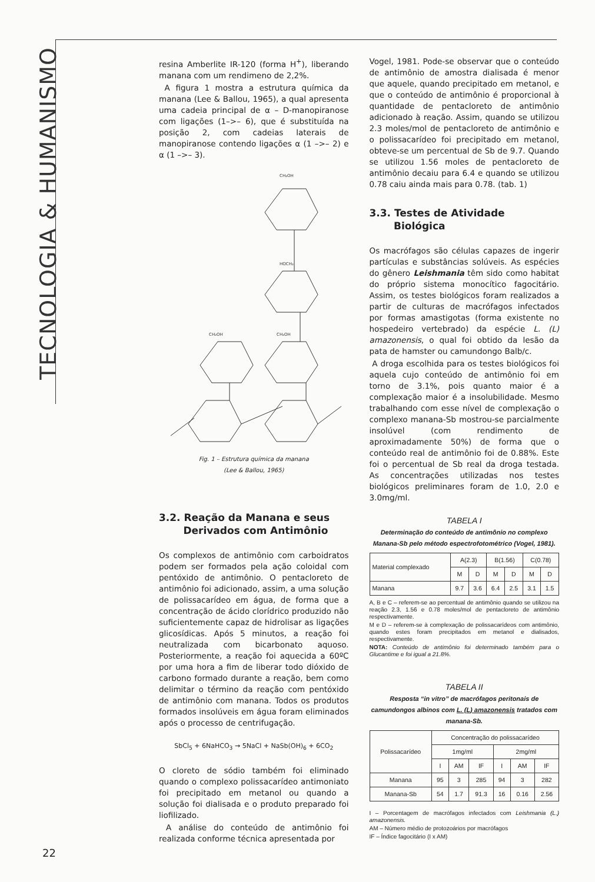TECNOLOGIA & HUMANISMO
resina Amberlite IR-120 (forma H<sup>+</sup>), liberando manana com um rendimeno de 2,2%.
A figura 1 mostra a estrutura química da manana (Lee & Ballou, 1965), a qual apresenta uma cadeia principal de α – D-manopiranose com ligações (1–>– 6), que é substituída na posição 2, com cadeias laterais de manopiranose contendo ligações α (1 –>– 2) e α (1 –>– 3).
CH₂OH
HOCH₂
CH₂OH
CH₂OH
Fig. 1 – Estrutura química da manana
(Lee & Ballou, 1965)
3.2. Reação da Manana e seus
Derivados com Antimônio
Os complexos de antimônio com carboidratos podem ser formados pela ação coloidal com pentóxido de antimônio. O pentacloreto de antimônio foi adicionado, assim, a uma solução de polissacarídeo em água, de forma que a concentração de ácido clorídrico produzido não suficientemente capaz de hidrolisar as ligações glicosídicas. Após 5 minutos, a reação foi neutralizada com bicarbonato aquoso. Posteriormente, a reação foi aquecida a 60ºC por uma hora a fim de liberar todo dióxido de carbono formado durante a reação, bem como delimitar o término da reação com pentóxido de antimônio com manana. Todos os produtos formados insolúveis em água foram eliminados após o processo de centrifugação.
SbCl<sub>5</sub> + 6NaHCO<sub>3</sub> → 5NaCl + NaSb(OH)<sub>6</sub> + 6CO<sub>2</sub>
O cloreto de sódio também foi eliminado quando o complexo polissacarídeo antimoniato foi precipitado em metanol ou quando a solução foi dialisada e o produto preparado foi liofilizado.
A análise do conteúdo de antimônio foi realizada conforme técnica apresentada por
Vogel, 1981. Pode-se observar que o conteúdo de antimônio de amostra dialisada é menor que aquele, quando precipitado em metanol, e que o conteúdo de antimônio é proporcional à quantidade de pentacloreto de antimônio adicionado à reação. Assim, quando se utilizou 2.3 moles/mol de pentacloreto de antimônio e o polissacarídeo foi precipitado em metanol, obteve-se um percentual de Sb de 9.7. Quando se utilizou 1.56 moles de pentacloreto de antimônio decaiu para 6.4 e quando se utilizou 0.78 caiu ainda mais para 0.78. (tab. 1)
3.3. Testes de Atividade
Biológica
Os macrófagos são células capazes de ingerir partículas e substâncias solúveis. As espécies do gênero Leishmania têm sido como habitat do próprio sistema monocítico fagocitário. Assim, os testes biológicos foram realizados a partir de culturas de macrófagos infectados por formas amastigotas (forma existente no hospedeiro vertebrado) da espécie L. (L) amazonensis, o qual foi obtido da lesão da pata de hamster ou camundongo Balb/c.
A droga escolhida para os testes biológicos foi aquela cujo conteúdo de antimônio foi em torno de 3.1%, pois quanto maior é a complexação maior é a insolubilidade. Mesmo trabalhando com esse nível de complexação o complexo manana-Sb mostrou-se parcialmente insolúvel (com rendimento de aproximadamente 50%) de forma que o conteúdo real de antimônio foi de 0.88%. Este foi o percentual de Sb real da droga testada. As concentrações utilizadas nos testes biológicos preliminares foram de 1.0, 2.0 e 3.0mg/ml.
TABELA I
Determinação do conteúdo de antimônio no complexo Manana-Sb pelo método espectrofotométrico (Vogel, 1981).
| Material complexado | A(2.3) | | B(1.56) | | C(0.78) | |
| --- | --- | --- | --- | --- | --- | --- |
| | M | D | M | D | M | D |
| Manana | 9.7 | 3.6 | 6.4 | 2.5 | 3.1 | 1.5 |
A, B e C – referem-se ao percentual de antimônio quando se utilizou na reação 2.3, 1.56 e 0.78 moles/mol de pentacloreto de antimônio respectivamente.
M e D – referem-se à complexação de polissacarídeos com antimônio, quando estes foram precipitados em metanol e dialisados, respectivamente.
NOTA: Conteúdo de antimônio foi determinado também para o Glucantime e foi igual a 21.8%.
TABELA II
Resposta “in vitro” de macrófagos peritonais de camundongos albinos com L. (L) amazonensis tratados com manana-Sb.
| Polissacarídeo | Concentração do polissacarídeo | | | | | |
| --- | --- | --- | --- | --- | --- | --- |
| | 1mg/ml | | | 2mg/ml | | |
| | I | AM | IF | I | AM | IF |
| Manana | 95 | 3 | 285 | 94 | 3 | 282 |
| Manana-Sb | 54 | 1.7 | 91.3 | 16 | 0.16 | 2.56 |
I – Porcentagem de macrófagos infectados com Leishmania (L.) amazonensis.
AM – Número médio de protozoários por macrófagos
IF – Índice fagocitário (I x AM)
22